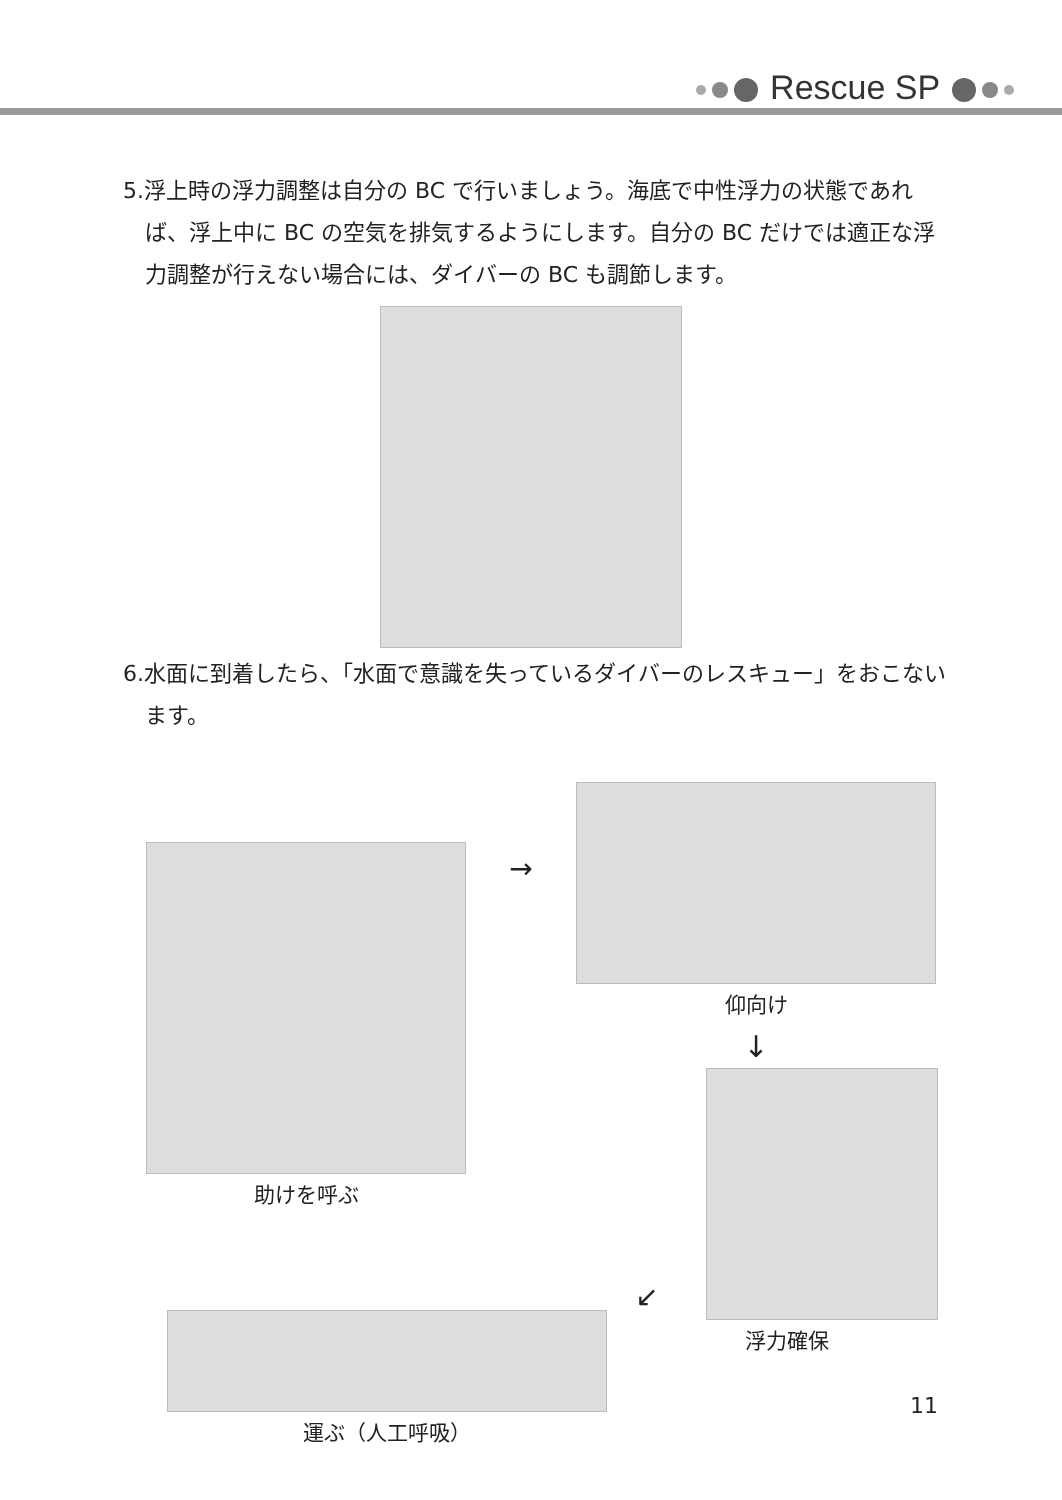Rescue SP
5.浮上時の浮力調整は自分の BC で行いましょう。海底で中性浮力の状態であれば、浮上中に BC の空気を排気するようにします。自分の BC だけでは適正な浮力調整が行えない場合には、ダイバーの BC も調節します。
6.水面に到着したら、「水面で意識を失っているダイバーのレスキュー」をおこないます。
助けを呼ぶ
→
仰向け
↓
運ぶ（人工呼吸）
↙
浮力確保
11